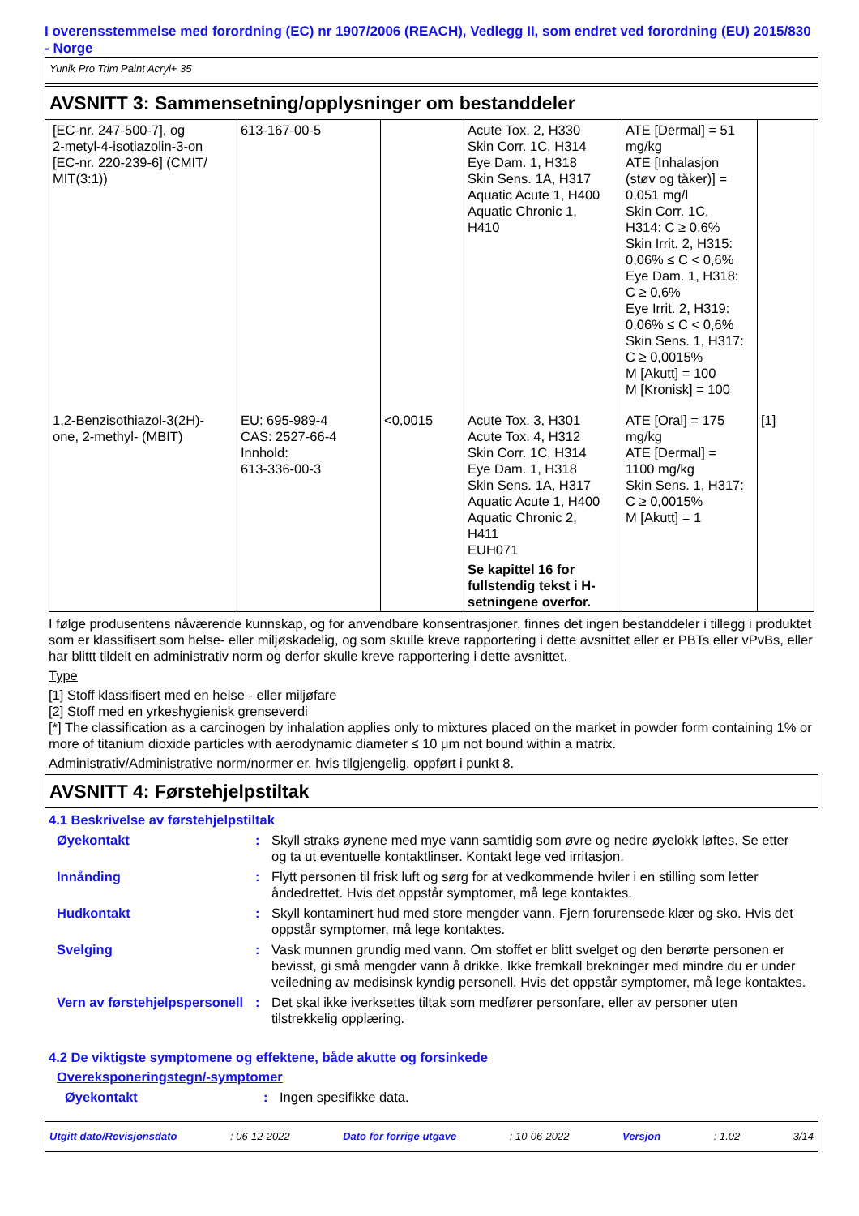I overensstemmelse med forordning (EC) nr 1907/2006 (REACH), Vedlegg II, som endret ved forordning (EU) 2015/830 - Norge
Yunik Pro Trim Paint Acryl+ 35
AVSNITT 3: Sammensetning/opplysninger om bestanddeler
| [EC-nr. 247-500-7], og 2-metyl-4-isotiazolin-3-on [EC-nr. 220-239-6] (CMIT/ MIT(3:1)) | 613-167-00-5 | | Acute Tox. 2, H330 Skin Corr. 1C, H314 Eye Dam. 1, H318 Skin Sens. 1A, H317 Aquatic Acute 1, H400 Aquatic Chronic 1, H410 | ATE [Dermal] = 51 mg/kg ATE [Inhalasjon (støv og tåker)] = 0,051 mg/l Skin Corr. 1C, H314: C ≥ 0,6% Skin Irrit. 2, H315: 0,06% ≤ C < 0,6% Eye Dam. 1, H318: C ≥ 0,6% Eye Irrit. 2, H319: 0,06% ≤ C < 0,6% Skin Sens. 1, H317: C ≥ 0,0015% M [Akutt] = 100 M [Kronisk] = 100 | |
| 1,2-Benzisothiazol-3(2H)- one, 2-methyl- (MBIT) | EU: 695-989-4 CAS: 2527-66-4 Innhold: 613-336-00-3 | <0,0015 | Acute Tox. 3, H301 Acute Tox. 4, H312 Skin Corr. 1C, H314 Eye Dam. 1, H318 Skin Sens. 1A, H317 Aquatic Acute 1, H400 Aquatic Chronic 2, H411 EUH071 Se kapittel 16 for fullstendig tekst i H-setningene overfor. | ATE [Oral] = 175 mg/kg ATE [Dermal] = 1100 mg/kg Skin Sens. 1, H317: C ≥ 0,0015% M [Akutt] = 1 | [1] |
I følge produsentens nåværende kunnskap, og for anvendbare konsentrasjoner, finnes det ingen bestanddeler i tillegg i produktet som er klassifisert som helse- eller miljøskadelig, og som skulle kreve rapportering i dette avsnittet eller er PBTs eller vPvBs, eller har blittt tildelt en administrativ norm og derfor skulle kreve rapportering i dette avsnittet.
Type
[1] Stoff klassifisert med en helse - eller miljøfare
[2] Stoff med en yrkeshygienisk grenseverdi
[*] The classification as a carcinogen by inhalation applies only to mixtures placed on the market in powder form containing 1% or more of titanium dioxide particles with aerodynamic diameter ≤ 10 μm not bound within a matrix.
Administrativ/Administrative norm/normer er, hvis tilgjengelig, oppført i punkt 8.
AVSNITT 4: Førstehjelpstiltak
4.1 Beskrivelse av førstehjelpstiltak
Øyekontakt : Skyll straks øynene med mye vann samtidig som øvre og nedre øyelokk løftes. Se etter og ta ut eventuelle kontaktlinser. Kontakt lege ved irritasjon.
Innånding : Flytt personen til frisk luft og sørg for at vedkommende hviler i en stilling som letter åndedrettet. Hvis det oppstår symptomer, må lege kontaktes.
Hudkontakt : Skyll kontaminert hud med store mengder vann. Fjern forurensede klær og sko. Hvis det oppstår symptomer, må lege kontaktes.
Svelging : Vask munnen grundig med vann. Om stoffet er blitt svelget og den berørte personen er bevisst, gi små mengder vann å drikke. Ikke fremkall brekninger med mindre du er under veiledning av medisinsk kyndig personell. Hvis det oppstår symptomer, må lege kontaktes.
Vern av førstehjelpspersonell
: Det skal ikke iverksettes tiltak som medfører personfare, eller av personer uten tilstrekkelig opplæring.
4.2 De viktigste symptomene og effektene, både akutte og forsinkede
Overeksponeringstegn/-symptomer
Øyekontakt : Ingen spesifikke data.
Utgitt dato/Revisjonsdato: 06-12-2022 Dato for forrige utgave: 10-06-2022 Versjon: 1.02 3/14